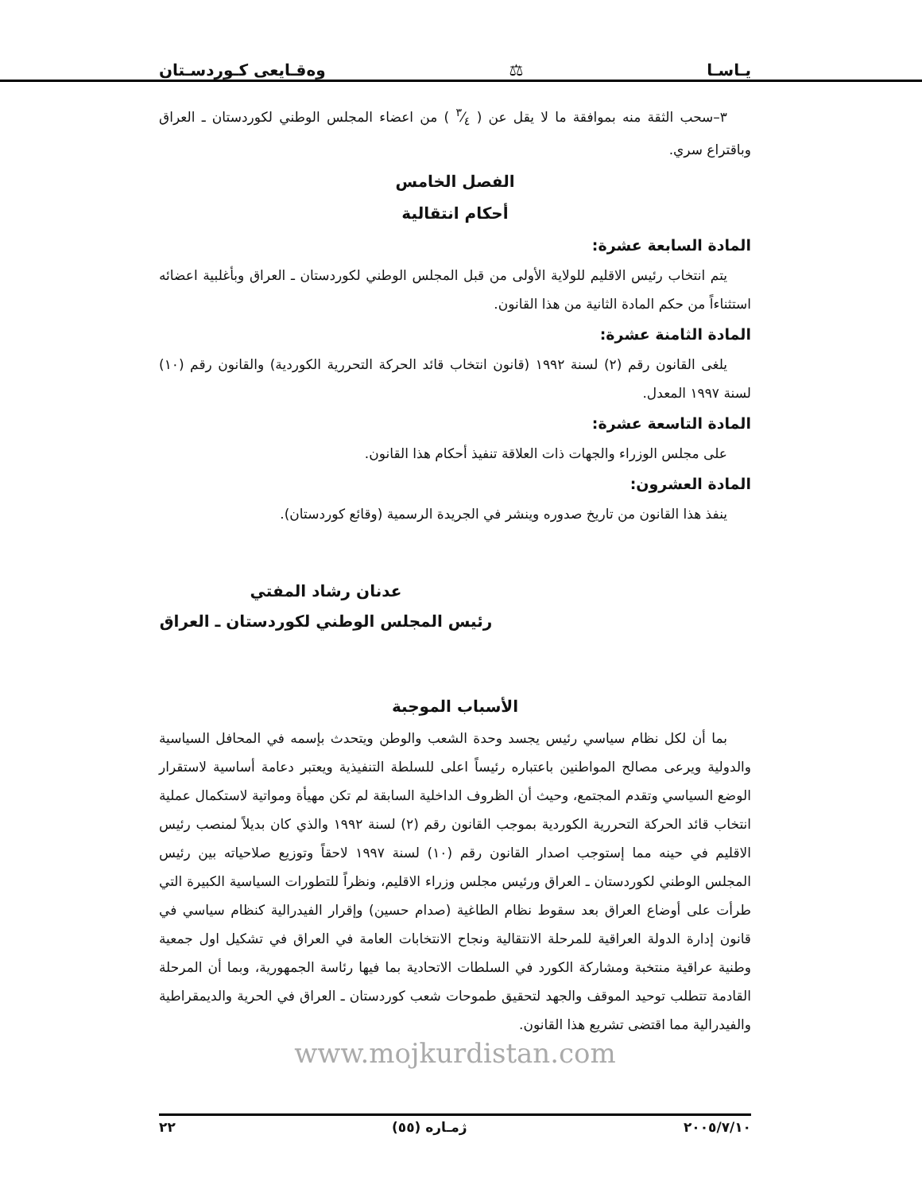يـاسـا ⚖ وەقـايعى كـوردسـتان
٣–سحب الثقة منه بموافقة ما لا يقل عن ( ٣⁄٤ ) من اعضاء المجلس الوطني لكوردستان ـ العراق وباقتراع سري.
الفصل الخامس
أحكام انتقالية
المادة السابعة عشرة:
يتم انتخاب رئيس الاقليم للولاية الأولى من قبل المجلس الوطني لكوردستان ـ العراق وبأغلبية اعضائه استثناءاً من حكم المادة الثانية من هذا القانون.
المادة الثامنة عشرة:
يلغى القانون رقم (٢) لسنة ١٩٩٢ (قانون انتخاب قائد الحركة التحررية الكوردية) والقانون رقم (١٠) لسنة ١٩٩٧ المعدل.
المادة التاسعة عشرة:
على مجلس الوزراء والجهات ذات العلاقة تنفيذ أحكام هذا القانون.
المادة العشرون:
ينفذ هذا القانون من تاريخ صدوره وينشر في الجريدة الرسمية (وقائع كوردستان).
عدنان رشاد المفتي
رئيس المجلس الوطني لكوردستان ـ العراق
الأسباب الموجبة
بما أن لكل نظام سياسي رئيس يجسد وحدة الشعب والوطن ويتحدث بإسمه في المحافل السياسية والدولية ويرعى مصالح المواطنين باعتباره رئيساً اعلى للسلطة التنفيذية ويعتبر دعامة أساسية لاستقرار الوضع السياسي وتقدم المجتمع، وحيث أن الظروف الداخلية السابقة لم تكن مهيأة ومواتية لاستكمال عملية انتخاب قائد الحركة التحررية الكوردية بموجب القانون رقم (٢) لسنة ١٩٩٢ والذي كان بديلاً لمنصب رئيس الاقليم في حينه مما إستوجب اصدار القانون رقم (١٠) لسنة ١٩٩٧ لاحقاً وتوزيع صلاحياته بين رئيس المجلس الوطني لكوردستان ـ العراق ورئيس مجلس وزراء الاقليم، ونظراً للتطورات السياسية الكبيرة التي طرأت على أوضاع العراق بعد سقوط نظام الطاغية (صدام حسين) وإقرار الفيدرالية كنظام سياسي في قانون إدارة الدولة العراقية للمرحلة الانتقالية ونجاح الانتخابات العامة في العراق في تشكيل اول جمعية وطنية عراقية منتخبة ومشاركة الكورد في السلطات الاتحادية بما فيها رئاسة الجمهورية، وبما أن المرحلة القادمة تتطلب توحيد الموقف والجهد لتحقيق طموحات شعب كوردستان ـ العراق في الحرية والديمقراطية والفيدرالية مما اقتضى تشريع هذا القانون.
www.mojkurdistan.com
٢٠٠٥/٧/١٠ ژمـاره (٥٥) ٢٢